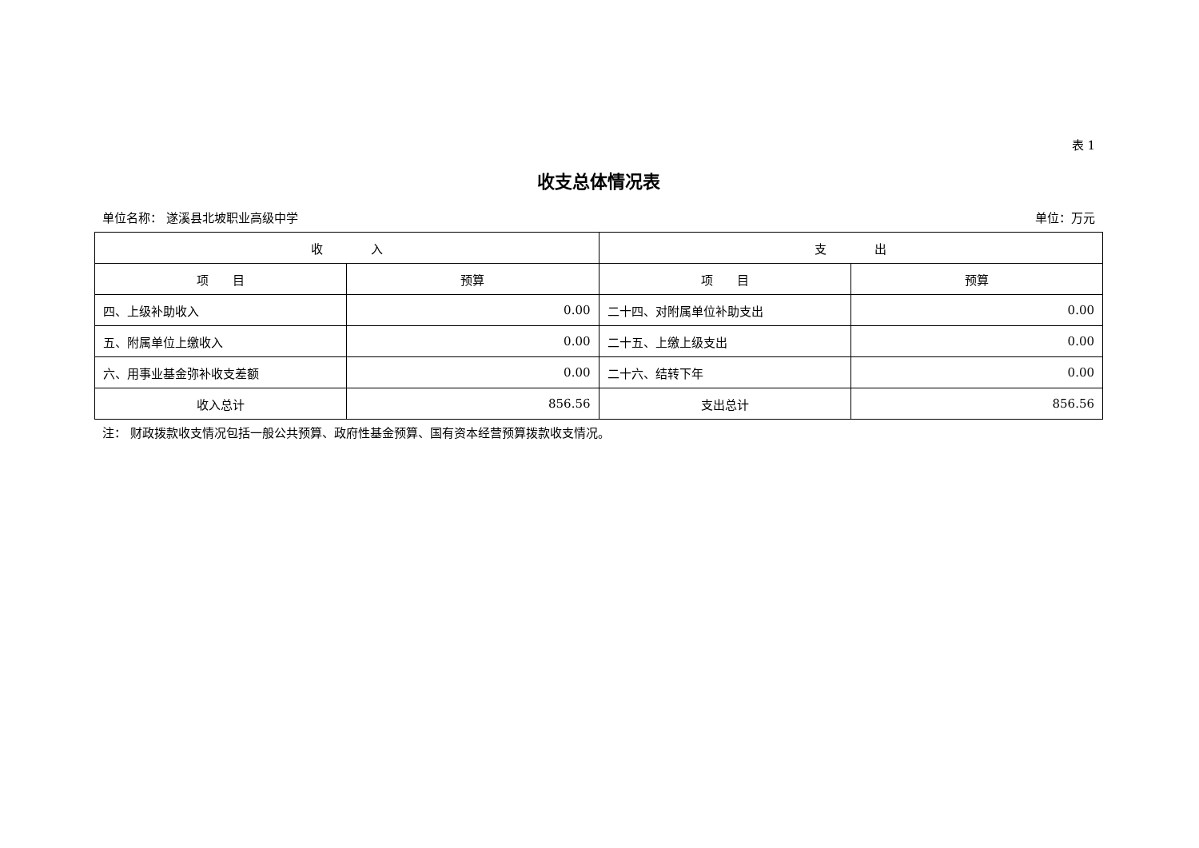表 1
收支总体情况表
单位名称： 遂溪县北坡职业高级中学 单位：万元
| 收 入 | | 支 出 | |
| --- | --- | --- | --- |
| 项 目 | 预算 | 项 目 | 预算 |
| 四、上级补助收入 | 0.00 | 二十四、对附属单位补助支出 | 0.00 |
| 五、附属单位上缴收入 | 0.00 | 二十五、上缴上级支出 | 0.00 |
| 六、用事业基金弥补收支差额 | 0.00 | 二十六、结转下年 | 0.00 |
| 收入总计 | 856.56 | 支出总计 | 856.56 |
注： 财政拨款收支情况包括一般公共预算、政府性基金预算、国有资本经营预算拨款收支情况。